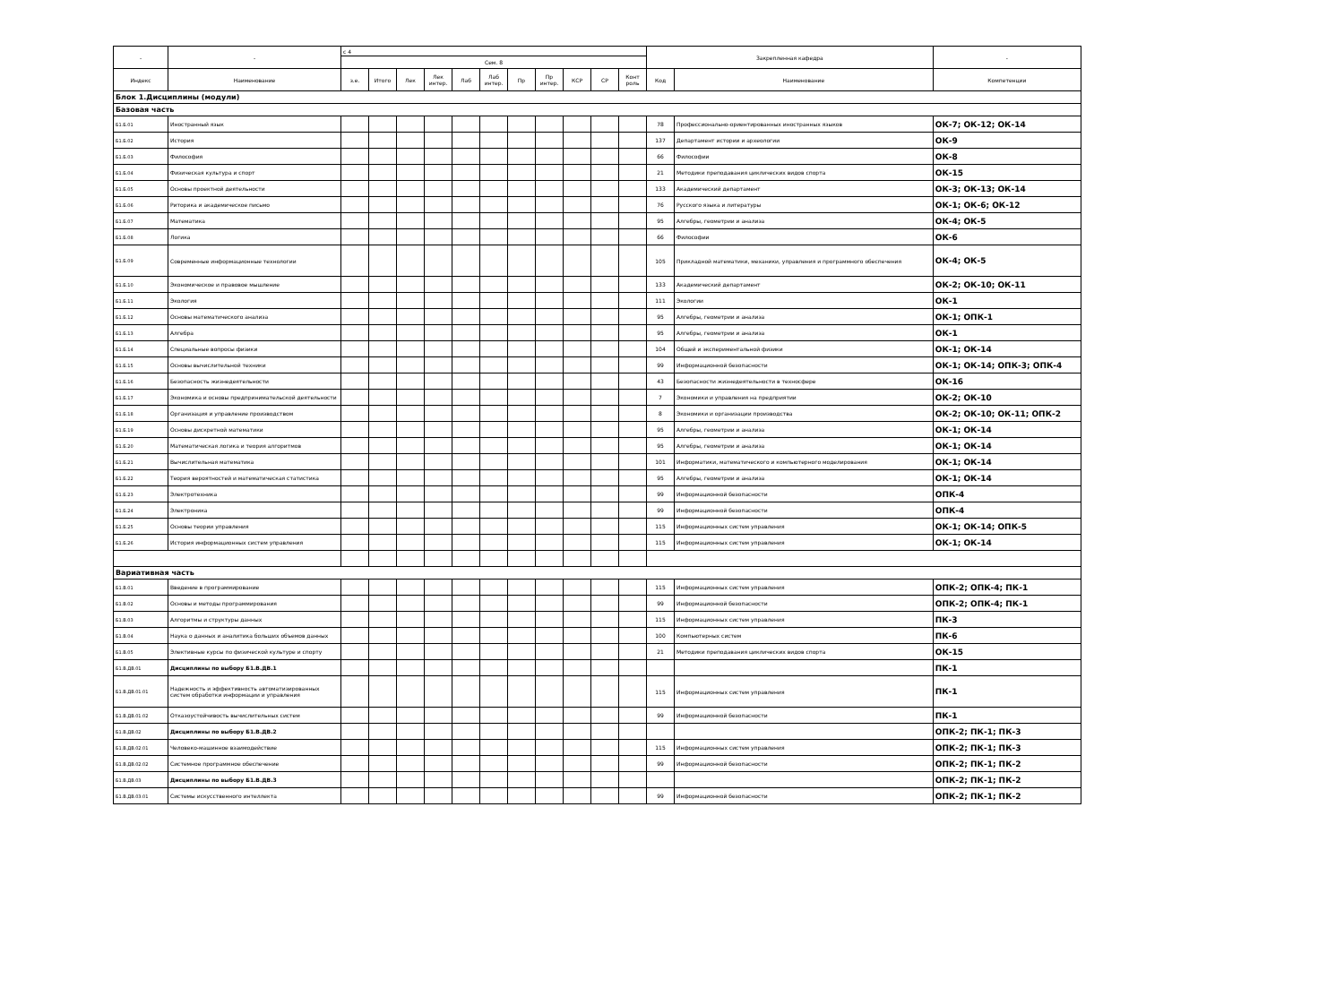| - | - | с 4 | | | | | | | | | | | Закрепленная кафедра | | - |
| --- | --- | --- | --- | --- | --- | --- | --- | --- | --- | --- | --- | --- | --- | --- | --- |
| | | Сем. 8 | | | | | | | | | | | | | |
| Индекс | Наименование | з.е. | Итого | Лек | Лек интер. | Лаб | Лаб интер. | Пр | Пр интер. | КСР | СР | Конт роль | Код | Наименование | Компетенции |
| Блок 1.Дисциплины (модули) | | | | | | | | | | | | | | | |
| Базовая часть | | | | | | | | | | | | | | | |
| Б1.Б.01 | Иностранный язык | | | | | | | | | | | | 78 | Профессионально-ориентированных иностранных языков | ОК-7; ОК-12; ОК-14 |
| Б1.Б.02 | История | | | | | | | | | | | | 137 | Департамент истории и археологии | ОК-9 |
| Б1.Б.03 | Философия | | | | | | | | | | | | 66 | Философии | ОК-8 |
| Б1.Б.04 | Физическая культура и спорт | | | | | | | | | | | | 21 | Методики преподавания циклических видов спорта | ОК-15 |
| Б1.Б.05 | Основы проектной деятельности | | | | | | | | | | | | 133 | Академический департамент | ОК-3; ОК-13; ОК-14 |
| Б1.Б.06 | Риторика и академическое письмо | | | | | | | | | | | | 76 | Русского языка и литературы | ОК-1; ОК-6; ОК-12 |
| Б1.Б.07 | Математика | | | | | | | | | | | | 95 | Алгебры, геометрии и анализа | ОК-4; ОК-5 |
| Б1.Б.08 | Логика | | | | | | | | | | | | 66 | Философии | ОК-6 |
| Б1.Б.09 | Современные информационные технологии | | | | | | | | | | | | 105 | Прикладной математики, механики, управления и программного обеспечения | ОК-4; ОК-5 |
| Б1.Б.10 | Экономическое и правовое мышление | | | | | | | | | | | | 133 | Академический департамент | ОК-2; ОК-10; ОК-11 |
| Б1.Б.11 | Экология | | | | | | | | | | | | 111 | Экологии | ОК-1 |
| Б1.Б.12 | Основы математического анализа | | | | | | | | | | | | 95 | Алгебры, геометрии и анализа | ОК-1; ОПК-1 |
| Б1.Б.13 | Алгебра | | | | | | | | | | | | 95 | Алгебры, геометрии и анализа | ОК-1 |
| Б1.Б.14 | Специальные вопросы физики | | | | | | | | | | | | 104 | Общей и экспериментальной физики | ОК-1; ОК-14 |
| Б1.Б.15 | Основы вычислительной техники | | | | | | | | | | | | 99 | Информационной безопасности | ОК-1; ОК-14; ОПК-3; ОПК-4 |
| Б1.Б.16 | Безопасность жизнедеятельности | | | | | | | | | | | | 43 | Безопасности жизнедеятельности в техносфере | ОК-16 |
| Б1.Б.17 | Экономика и основы предпринимательской деятельности | | | | | | | | | | | | 7 | Экономики и управления на предприятии | ОК-2; ОК-10 |
| Б1.Б.18 | Организация и управление производством | | | | | | | | | | | | 8 | Экономики и организации производства | ОК-2; ОК-10; ОК-11; ОПК-2 |
| Б1.Б.19 | Основы дискретной математики | | | | | | | | | | | | 95 | Алгебры, геометрии и анализа | ОК-1; ОК-14 |
| Б1.Б.20 | Математическая логика и теория алгоритмов | | | | | | | | | | | | 95 | Алгебры, геометрии и анализа | ОК-1; ОК-14 |
| Б1.Б.21 | Вычислительная математика | | | | | | | | | | | | 101 | Информатики, математического и компьютерного моделирования | ОК-1; ОК-14 |
| Б1.Б.22 | Теория вероятностей и математическая статистика | | | | | | | | | | | | 95 | Алгебры, геометрии и анализа | ОК-1; ОК-14 |
| Б1.Б.23 | Электротехника | | | | | | | | | | | | 99 | Информационной безопасности | ОПК-4 |
| Б1.Б.24 | Электроника | | | | | | | | | | | | 99 | Информационной безопасности | ОПК-4 |
| Б1.Б.25 | Основы теории управления | | | | | | | | | | | | 115 | Информационных систем управления | ОК-1; ОК-14; ОПК-5 |
| Б1.Б.26 | История информационных систем управления | | | | | | | | | | | | 115 | Информационных систем управления | ОК-1; ОК-14 |
| Вариативная часть | | | | | | | | | | | | | | | |
| Б1.В.01 | Введение в программирование | | | | | | | | | | | | 115 | Информационных систем управления | ОПК-2; ОПК-4; ПК-1 |
| Б1.В.02 | Основы и методы программирования | | | | | | | | | | | | 99 | Информационной безопасности | ОПК-2; ОПК-4; ПК-1 |
| Б1.В.03 | Алгоритмы и структуры данных | | | | | | | | | | | | 115 | Информационных систем управления | ПК-3 |
| Б1.В.04 | Наука о данных и аналитика больших объемов данных | | | | | | | | | | | | 100 | Компьютерных систем | ПК-6 |
| Б1.В.05 | Элективные курсы по физической культуре и спорту | | | | | | | | | | | | 21 | Методики преподавания циклических видов спорта | ОК-15 |
| Б1.В.ДВ.01 | Дисциплины по выбору Б1.В.ДВ.1 | | | | | | | | | | | | | | ПК-1 |
| Б1.В.ДВ.01.01 | Надежность и эффективность автоматизированных систем обработки информации и управления | | | | | | | | | | | | 115 | Информационных систем управления | ПК-1 |
| Б1.В.ДВ.01.02 | Отказоустойчивость вычислительных систем | | | | | | | | | | | | 99 | Информационной безопасности | ПК-1 |
| Б1.В.ДВ.02 | Дисциплины по выбору Б1.В.ДВ.2 | | | | | | | | | | | | | | ОПК-2; ПК-1; ПК-3 |
| Б1.В.ДВ.02.01 | Человеко-машинное взаимодействие | | | | | | | | | | | | 115 | Информационных систем управления | ОПК-2; ПК-1; ПК-3 |
| Б1.В.ДВ.02.02 | Системное программное обеспечение | | | | | | | | | | | | 99 | Информационной безопасности | ОПК-2; ПК-1; ПК-2 |
| Б1.В.ДВ.03 | Дисциплины по выбору Б1.В.ДВ.3 | | | | | | | | | | | | | | ОПК-2; ПК-1; ПК-2 |
| Б1.В.ДВ.03.01 | Системы искусственного интеллекта | | | | | | | | | | | | 99 | Информационной безопасности | ОПК-2; ПК-1; ПК-2 |